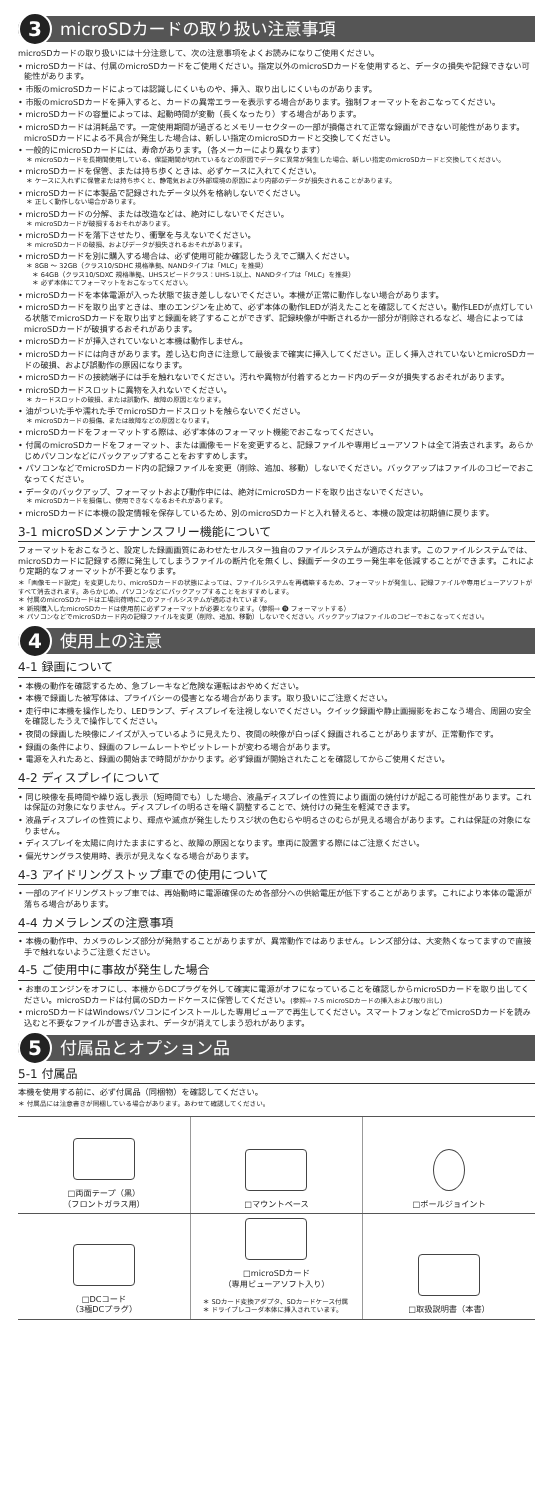3
microSDカードの取り扱い注意事項
microSDカードの取り扱いには十分注意して、次の注意事項をよくお読みになりご使用ください。
• microSDカードは、付属のmicroSDカードをご使用ください。指定以外のmicroSDカードを使用すると、データの損失や記録できない可能性があります。
• 市販のmicroSDカードによっては認識しにくいものや、挿入、取り出しにくいものがあります。
• 市販のmicroSDカードを挿入すると、カードの異常エラーを表示する場合があります。強制フォーマットをおこなってください。
• microSDカードの容量によっては、起動時間が変動（長くなったり）する場合があります。
• microSDカードは消耗品です。一定使用期間が過ぎるとメモリーセクターの一部が損傷されて正常な録画ができない可能性があります。microSDカードによる不具合が発生した場合は、新しい指定のmicroSDカードと交換してください。
• 一般的にmicroSDカードには、寿命があります。（各メーカーにより異なります）
＊ microSDカードを長期間使用している、保証期間が切れているなどの原因でデータに異常が発生した場合、新しい指定のmicroSDカードと交換してください。
• microSDカードを保管、または持ち歩くときは、必ずケースに入れてください。
＊ ケースに入れずに保管または持ち歩くと、静電気および外部環境の原因により内部のデータが損失されることがあります。
• microSDカードに本製品で記録されたデータ以外を格納しないでください。
＊ 正しく動作しない場合があります。
• microSDカードの分解、または改造などは、絶対にしないでください。
＊ microSDカードが破損するおそれがあります。
• microSDカードを落下させたり、衝撃を与えないでください。
＊ microSDカードの破損、およびデータが損失されるおそれがあります。
• microSDカードを別に購入する場合は、必ず使用可能か確認したうえでご購入ください。
＊ 8GB ～ 32GB（クラス10/SDHC 規格準拠、NANDタイプは「MLC」を推奨）
＊ 64GB（クラス10/SDXC 規格準拠、UHSスピードクラス：UHS-1以上、NANDタイプは「MLC」を推奨）
＊ 必ず本体にてフォーマットをおこなってください。
• microSDカードを本体電源が入った状態で抜き差ししないでください。本機が正常に動作しない場合があります。
• microSDカードを取り出すときは、車のエンジンを止めて、必ず本体の動作LEDが消えたことを確認してください。動作LEDが点灯している状態でmicroSDカードを取り出すと録画を終了することができず、記録映像が中断されるか一部分が削除されるなど、場合によってはmicroSDカードが破損するおそれがあります。
• microSDカードが挿入されていないと本機は動作しません。
• microSDカードには向きがあります。差し込む向きに注意して最後まで確実に挿入してください。正しく挿入されていないとmicroSDカードの破損、および誤動作の原因になります。
• microSDカードの接続端子には手を触れないでください。汚れや異物が付着するとカード内のデータが損失するおそれがあります。
• microSDカードスロットに異物を入れないでください。
＊ カードスロットの破損、または誤動作、故障の原因となります。
• 油がついた手や濡れた手でmicroSDカードスロットを触らないでください。
＊ microSDカードの損傷、または故障などの原因となります。
• microSDカードをフォーマットする際は、必ず本体のフォーマット機能でおこなってください。
• 付属のmicroSDカードをフォーマット、または画像モードを変更すると、記録ファイルや専用ビューアソフトは全て消去されます。あらかじめパソコンなどにバックアップすることをおすすめします。
• パソコンなどでmicroSDカード内の記録ファイルを変更（削除、追加、移動）しないでください。バックアップはファイルのコピーでおこなってください。
• データのバックアップ、フォーマットおよび動作中には、絶対にmicroSDカードを取り出さないでください。
＊ microSDカードを損傷し、使用できなくなるおそれがあります。
• microSDカードに本機の設定情報を保存しているため、別のmicroSDカードと入れ替えると、本機の設定は初期値に戻ります。
3-1 microSDメンテナンスフリー機能について
フォーマットをおこなうと、設定した録画画質にあわせたセルスター独自のファイルシステムが適応されます。このファイルシステムでは、microSDカードに記録する際に発生してしまうファイルの断片化を無くし、録画データのエラー発生率を低減することができます。これにより定期的なフォーマットが不要となります。
＊「画像モード設定」を変更したり、microSDカードの状態によっては、ファイルシステムを再構築するため、フォーマットが発生し、記録ファイルや専用ビューアソフトがすべて消去されます。あらかじめ、パソコンなどにバックアップすることをおすすめします。
＊ 付属のmicroSDカードは工場出荷時にこのファイルシステムが適応されています。
＊ 新規購入したmicroSDカードは使用前に必ずフォーマットが必要となります。（参照⇨ ⓯ フォーマットする）
＊ パソコンなどでmicroSDカード内の記録ファイルを変更（削除、追加、移動）しないでください。バックアップはファイルのコピーでおこなってください。
4
使用上の注意
4-1 録画について
• 本機の動作を確認するため、急ブレーキなど危険な運転はおやめください。
• 本機で録画した被写体は、プライバシーの侵害となる場合があります。取り扱いにご注意ください。
• 走行中に本機を操作したり、LEDランプ、ディスプレイを注視しないでください。クイック録画や静止画撮影をおこなう場合、周囲の安全を確認したうえで操作してください。
• 夜間の録画した映像にノイズが入っているように見えたり、夜間の映像が白っぽく録画されることがありますが、正常動作です。
• 録画の条件により、録画のフレームレートやビットレートが変わる場合があります。
• 電源を入れたあと、録画の開始まで時間がかかります。必ず録画が開始されたことを確認してからご使用ください。
4-2 ディスプレイについて
• 同じ映像を長時間や繰り返し表示（短時間でも）した場合、液晶ディスプレイの性質により画面の焼付けが起こる可能性があります。これは保証の対象になりません。ディスプレイの明るさを暗く調整することで、焼付けの発生を軽減できます。
• 液晶ディスプレイの性質により、輝点や滅点が発生したりスジ状の色むらや明るさのむらが見える場合があります。これは保証の対象になりません。
• ディスプレイを太陽に向けたままにすると、故障の原因となります。車両に設置する際にはご注意ください。
• 偏光サングラス使用時、表示が見えなくなる場合があります。
4-3 アイドリングストップ車での使用について
• 一部のアイドリングストップ車では、再始動時に電源確保のため各部分への供給電圧が低下することがあります。これにより本体の電源が落ちる場合があります。
4-4 カメラレンズの注意事項
• 本機の動作中、カメラのレンズ部分が発熱することがありますが、異常動作ではありません。レンズ部分は、大変熱くなってますので直接手で触れないようご注意ください。
4-5 ご使用中に事故が発生した場合
• お車のエンジンをオフにし、本機からDCプラグを外して確実に電源がオフになっていることを確認しからmicroSDカードを取り出してください。microSDカードは付属のSDカードケースに保管してください。(参照⇨ 7-5 microSDカードの挿入および取り出し)
• microSDカードはWindowsパソコンにインストールした専用ビューアで再生してください。スマートフォンなどでmicroSDカードを読み込むと不要なファイルが書き込まれ、データが消えてしまう恐れがあります。
5
付属品とオプション品
5-1 付属品
本機を使用する前に、必ず付属品（同梱物）を確認してください。
＊ 付属品には注意書きが同梱している場合があります。あわせて確認してください。
| □両面テープ（黒） （フロントガラス用） | □マウントベース | □ボールジョイント |
| □DCコード （3極DCプラグ） | □microSDカード （専用ビューアソフト入り） ＊ SDカード変換アダプタ、SDカードケース付属 ＊ ドライブレコーダ本体に挿入されています。 | □取扱説明書（本書） |